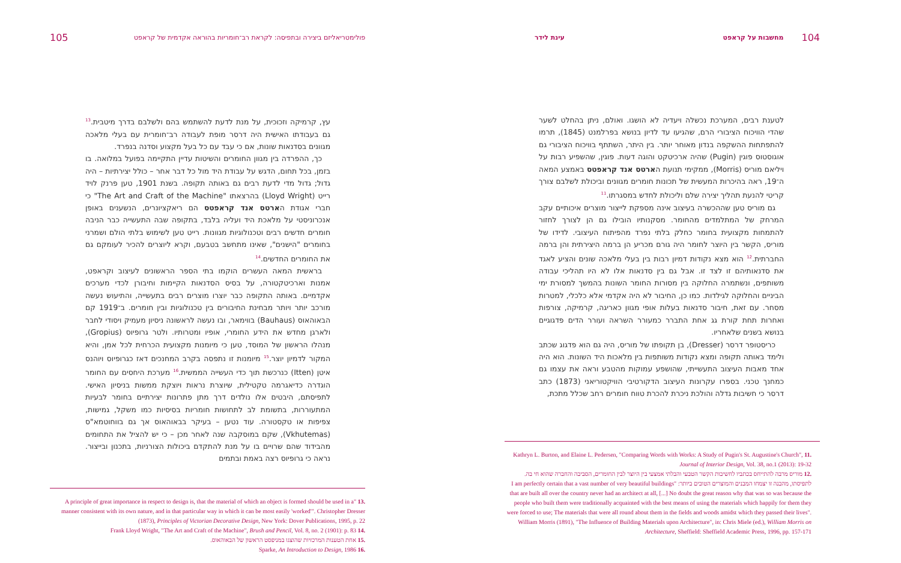104 מחשבות על קראפט עינת לידר
לטענת רבים, המערכת נכשלה ויעדיה לא הושגו. ואולם, ניתן בהחלט לשער שהדי הוויכוח הציבורי הרם, שהגיעו עד לדיון בנושא בפרלמנט (1845), תרמו להתפתחות ההשקפה בנדון מאוחר יותר. בין היתר, השתתף בוויכוח הציבורי גם אוגוסטוס פוגין (Pugin) שהיה ארכיטקט והוגה דעות. פוגין, שהשפיע רבות על ויליאם מוריס (Morris), ממקימי תנועת הארטס אנד קראפטס באמצע המאה ה־19, ראה בהיכרות המעשית של תכונות חומרים מגוונים וביכולת לשלבם צורך קריטי להנעת תהליך יצירה שלם וליכולת לחדש במסגרתו.<sup>11</sup>
גם מוריס טען שההכשרה בעיצוב אינה מספקת לייצור מוצרים איכותיים עקב המרחק של המתלמדים מהחומר. מסקנותיו הובילו גם הן לצורך לחזור להתמחות מקצועית בחומר כחלק בלתי נפרד מהפיתוח העיצובי. לדידו של מוריס, הקשר בין היוצר לחומר היה גורם מכריע הן ברמה היצירתית והן ברמה החברתית.<sup>12</sup> הוא מצא נקודות דמיון רבות בין בעלי מלאכה שונים והציע לאגד את סדנאותיהם זו לצד זו. אבל גם בין סדנאות אלו לא היו תהליכי עבודה משותפים, ונשתמרה החלוקה בין מסורות החומר השונות בהמשך למסורת ימי הביניים והחלוקה לגילדות. כמו כן, החיבור לא היה אקדמי אלא כלכלי, למטרות מסחר. עם זאת, חיבור סדנאות בעלות אופי מגוון כאריגה, קרמיקה, צורפות ואחרות תחת קורת גג אחת התברר כמעורר השראה ועורר הדים פדגוגיים בנושא בשנים שלאחריו.
כריסטופר דרסר (Dresser), בן תקופתו של מוריס, היה גם הוא פדגוג שכתב ולימד באותה תקופה ומצא נקודות משותפות בין מלאכות היד השונות. הוא היה אחד מאבות העיצוב התעשייתי, שהושפע עמוקות מהטבע וראה את עצמו גם כמחנך טכני. בספרו עקרונות העיצוב הדקורטיבי הוויקטוריאני (1873) כתב דרסר כי חשיבות גדלה והולכת ניכרת להכרת טווח חומרים רחב שכלל מתכת,
.11 Kathryn L. Burton, and Elaine L. Pedersen, "Comparing Words with Works: A Study of Pugin's St. Augustine's Church", Journal of Interior Design, Vol. 38, no.1 (2013): 19-32
.12 מוריס מרבה להתייחס בכתביו לחשיבות הקשר הטבעי והבלתי אמצעי בין היוצר לבין החומרים, הסביבה והחברה שהוא חי בה. לתפיסתו, מהבנה זו יצמחו המבנים והמוצרים הטובים ביותר: "I am perfectly certain that a vast number of very beautiful buildings that are built all over the country never had an architect at all, [...] No doubt the great reason why that was so was because the people who built them were traditionally acquainted with the best means of using the materials which happily for them they were forced to use; The materials that were all round about them in the fields and woods amidst which they passed their lives". William Morris (1891), "The Influence of Building Materials upon Architecture", in: Chris Miele (ed.), William Morris on Architecture, Sheffield: Sheffield Academic Press, 1996, pp. 157-171
פולימטריאליזם ביצירה ובתפיסה: לקראת רב־חומריות בהוראה אקדמית של קראפט 105
עץ, קרמיקה וזכוכית, על מנת לדעת להשתמש בהם ולשלבם בדרך מיטבית.<sup>13</sup> גם בעבודתו האישית היה דרסר מופת לעבודה רב־חומרית עם בעלי מלאכה מגוונים בסדנאות שונות, אם כי עבד עם כל בעל מקצוע וסדנה בנפרד.
כך, ההפרדה בין מגוון החומרים והשיטות עדיין התקיימה בפועל במלואה. בו בזמן, בכל תחום, הדגש על עבודת היד מול כל דבר אחר – כולל יצירתיות – היה גדול; גדול מדי לדעת רבים גם באותה תקופה. בשנת 1901, טען פרנק לויד רייט (Lloyd Wright) בהרצאתו "The Art and Craft of the Machine" כי חברי אגודת הארטס אנד קראפטס הם ריאקציונרים, הנשענים באופן אנכרוניסטי על מלאכת היד ועליה בלבד, בתקופה שבה התעשייה כבר הניבה חומרים חדשים רבים וטכנולוגיות מגוונות. רייט טען לשימוש בלתי הולם ושמרני בחומרים "הישנים", שאינו מתחשב בטבעם, וקרא ליוצרים להכיר לעומקם גם את החומרים החדשים.<sup>14</sup>
בראשית המאה העשרים הוקמו בתי הספר הראשונים לעיצוב וקראפט, אמנות וארכיטקטורה, על בסיס הסדנאות הקיימות וחיבורן לכדי מערכים אקדמיים. באותה התקופה כבר יוצרו מוצרים רבים בתעשייה, והתיעוש נעשה מורכב יותר ויותר מבחינת החיבורים בין טכנולוגיות ובין חומרים. ב־1919 קם הבאוהאוס (Bauhaus) בווימאר, ובו נעשה לראשונה ניסיון מעמיק ויסודי לחבר ולארגן מחדש את הידע החומרי, אופיו ומטרותיו. ולטר גרופיוס (Gropius), מנהלו הראשון של המוסד, טען כי מיומנות מקצועית הכרחית לכל אמן, והיא המקור לדמיון יוצר.<sup>15</sup> מיומנות זו נתפסה בקרב המחנכים דאז כגרופיוס ויוהנס איטן (Itten) כנרכשת תוך כדי העשייה הממשית.<sup>16</sup> מערכת היחסים עם החומר הוגדרה כדיאגרמה טקטילית, שיוצרת נראות ויוצקת ממשות בניסיון האישי. לתפיסתם, היבטים אלו נולדים דרך מתן פתרונות יצירתיים בחומר לבעיות המתעוררות, בתשומת לב לתחושות חומריות בסיסיות כמו משקל, גמישות, צפיפות או טקסטורה. עוד נטען – בעיקר בבאוהאוס אך גם בווחוטמא"ס (Vkhutemas), שקם במוסקבה שנה לאחר מכן – כי יש להציל את התחומים מהבידוד שהם שרויים בו על מנת להתקדם ביכולות הצורניות, בתכנון ובייצור. נראה כי גרופיוס רצה באמת ובתמים
.13 "A principle of great importance in respect to design is, that the material of which an object is formed should be used in a manner consistent with its own nature, and in that particular way in which it can be most easily 'worked'". Christopher Dresser (1873), Principles of Victorian Decorative Design, New York: Dover Publications, 1995, p. 22
.14 Frank Lloyd Wright, "The Art and Craft of the Machine", Brush and Pencil, Vol. 8, no. 2 (1901): p. 83
.15 אחת הטענות המרכזיות שהוצגו במניפסט הראשון של הבאוהאוס.
.16 Sparke, An Introduction to Design, 1986